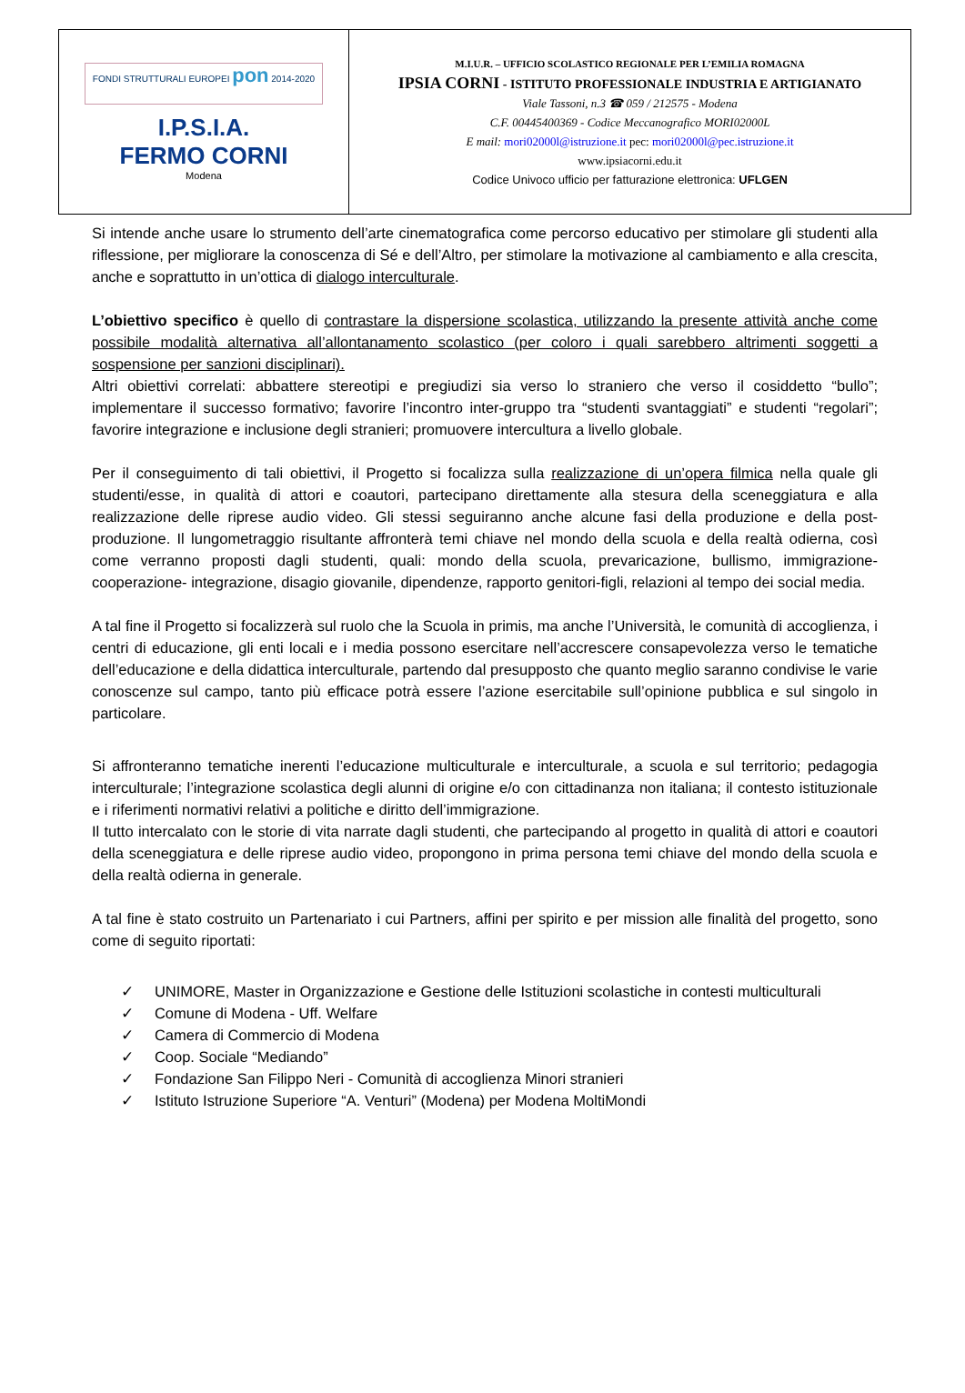| FONDI STRUTTURALI EUROPEI pon 2014-2020 I.P.S.I.A. FERMO CORNI Modena | M.I.U.R. – UFFICIO SCOLASTICO REGIONALE PER L’EMILIA ROMAGNA IPSIA CORNI - ISTITUTO PROFESSIONALE INDUSTRIA E ARTIGIANATO Viale Tassoni, n.3 ☎ 059 / 212575 - Modena C.F. 00445400369 - Codice Meccanografico MORI02000L E mail: mori02000l@istruzione.it pec: mori02000l@pec.istruzione.it www.ipsiacorni.edu.it Codice Univoco ufficio per fatturazione elettronica: UFLGEN |
Si intende anche usare lo strumento dell’arte cinematografica come percorso educativo per stimolare gli studenti alla riflessione, per migliorare la conoscenza di Sé e dell’Altro, per stimolare la motivazione al cambiamento e alla crescita, anche e soprattutto in un’ottica di dialogo interculturale.
L’obiettivo specifico è quello di contrastare la dispersione scolastica, utilizzando la presente attività anche come possibile modalità alternativa all’allontanamento scolastico (per coloro i quali sarebbero altrimenti soggetti a sospensione per sanzioni disciplinari).
Altri obiettivi correlati: abbattere stereotipi e pregiudizi sia verso lo straniero che verso il cosiddetto “bullo”; implementare il successo formativo; favorire l’incontro inter-gruppo tra “studenti svantaggiati” e studenti “regolari”; favorire integrazione e inclusione degli stranieri; promuovere intercultura a livello globale.
Per il conseguimento di tali obiettivi, il Progetto si focalizza sulla realizzazione di un’opera filmica nella quale gli studenti/esse, in qualità di attori e coautori, partecipano direttamente alla stesura della sceneggiatura e alla realizzazione delle riprese audio video. Gli stessi seguiranno anche alcune fasi della produzione e della post-produzione. Il lungometraggio risultante affronterà temi chiave nel mondo della scuola e della realtà odierna, così come verranno proposti dagli studenti, quali: mondo della scuola, prevaricazione, bullismo, immigrazione-cooperazione- integrazione, disagio giovanile, dipendenze, rapporto genitori-figli, relazioni al tempo dei social media.
A tal fine il Progetto si focalizzerà sul ruolo che la Scuola in primis, ma anche l’Università, le comunità di accoglienza, i centri di educazione, gli enti locali e i media possono esercitare nell’accrescere consapevolezza verso le tematiche dell’educazione e della didattica interculturale, partendo dal presupposto che quanto meglio saranno condivise le varie conoscenze sul campo, tanto più efficace potrà essere l’azione esercitabile sull’opinione pubblica e sul singolo in particolare.
Si affronteranno tematiche inerenti l’educazione multiculturale e interculturale, a scuola e sul territorio; pedagogia interculturale; l’integrazione scolastica degli alunni di origine e/o con cittadinanza non italiana; il contesto istituzionale e i riferimenti normativi relativi a politiche e diritto dell’immigrazione.
Il tutto intercalato con le storie di vita narrate dagli studenti, che partecipando al progetto in qualità di attori e coautori della sceneggiatura e delle riprese audio video, propongono in prima persona temi chiave del mondo della scuola e della realtà odierna in generale.
A tal fine è stato costruito un Partenariato i cui Partners, affini per spirito e per mission alle finalità del progetto, sono come di seguito riportati:
✓ UNIMORE, Master in Organizzazione e Gestione delle Istituzioni scolastiche in contesti multiculturali
✓ Comune di Modena - Uff. Welfare
✓ Camera di Commercio di Modena
✓ Coop. Sociale “Mediando”
✓ Fondazione San Filippo Neri - Comunità di accoglienza Minori stranieri
✓ Istituto Istruzione Superiore “A. Venturi” (Modena) per Modena MoltiMondi